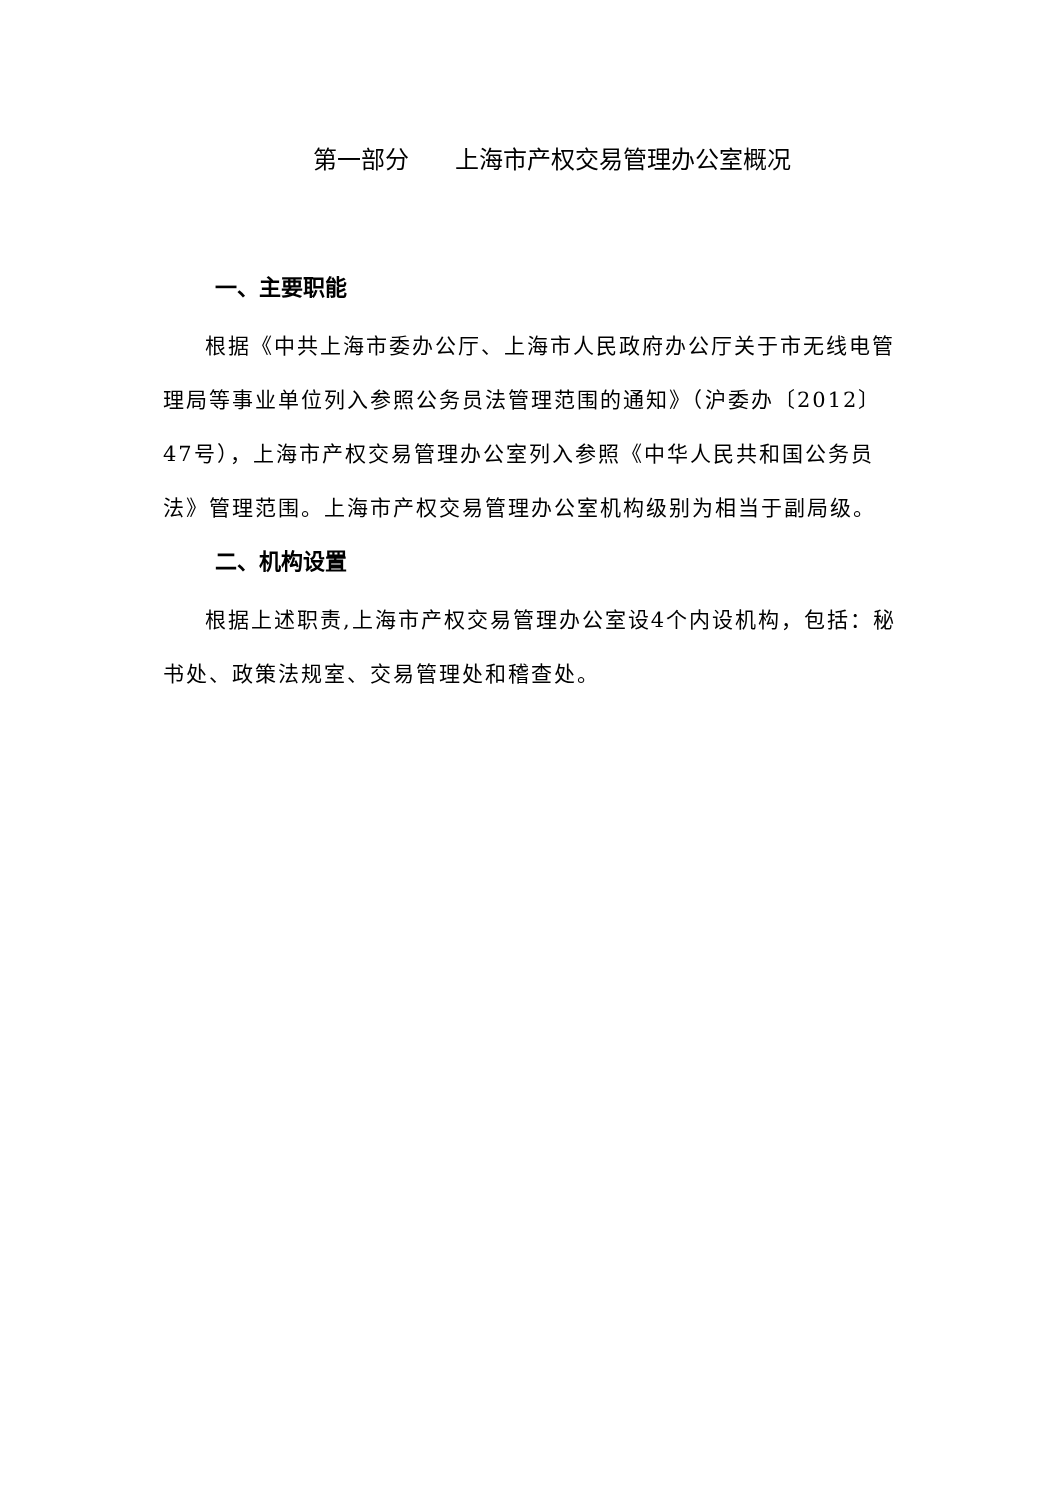第一部分 上海市产权交易管理办公室概况
一、主要职能
根据《中共上海市委办公厅、上海市人民政府办公厅关于市无线电管理局等事业单位列入参照公务员法管理范围的通知》（沪委办〔2012〕47号），上海市产权交易管理办公室列入参照《中华人民共和国公务员法》管理范围。上海市产权交易管理办公室机构级别为相当于副局级。
二、机构设置
根据上述职责,上海市产权交易管理办公室设4个内设机构，包括：秘书处、政策法规室、交易管理处和稽查处。